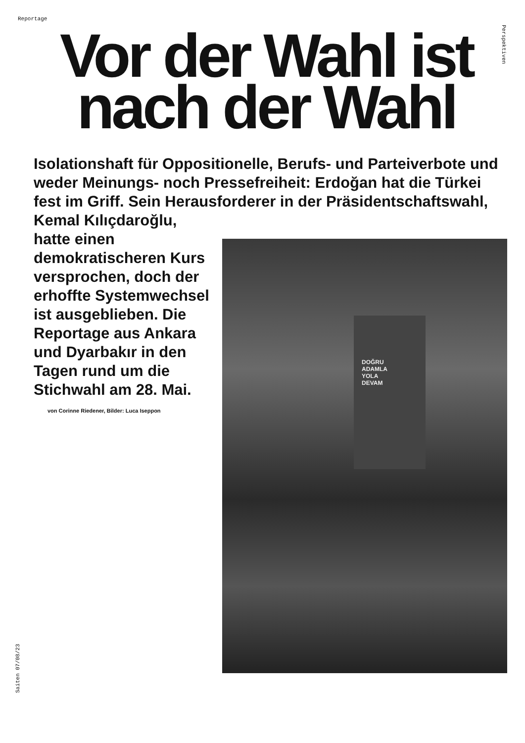Reportage
Perspektiven
Vor der Wahl ist nach der Wahl
Isolationshaft für Oppositionelle, Berufs- und Parteiverbote und weder Meinungs- noch Pressefreiheit: Erdoğan hat die Türkei fest im Griff. Sein Herausforderer in der Präsidentschaftswahl, Kemal Kılıçdaroğlu,
hatte einen demokratischeren Kurs versprochen, doch der erhoffte Systemwechsel ist ausgeblieben. Die Reportage aus Ankara und Dyarbakır in den Tagen rund um die Stichwahl am 28. Mai.
von Corinne Riedener, Bilder: Luca Iseppon
DOĞRU
ADAMLA
YOLA
DEVAM
Saiten 07/08/23